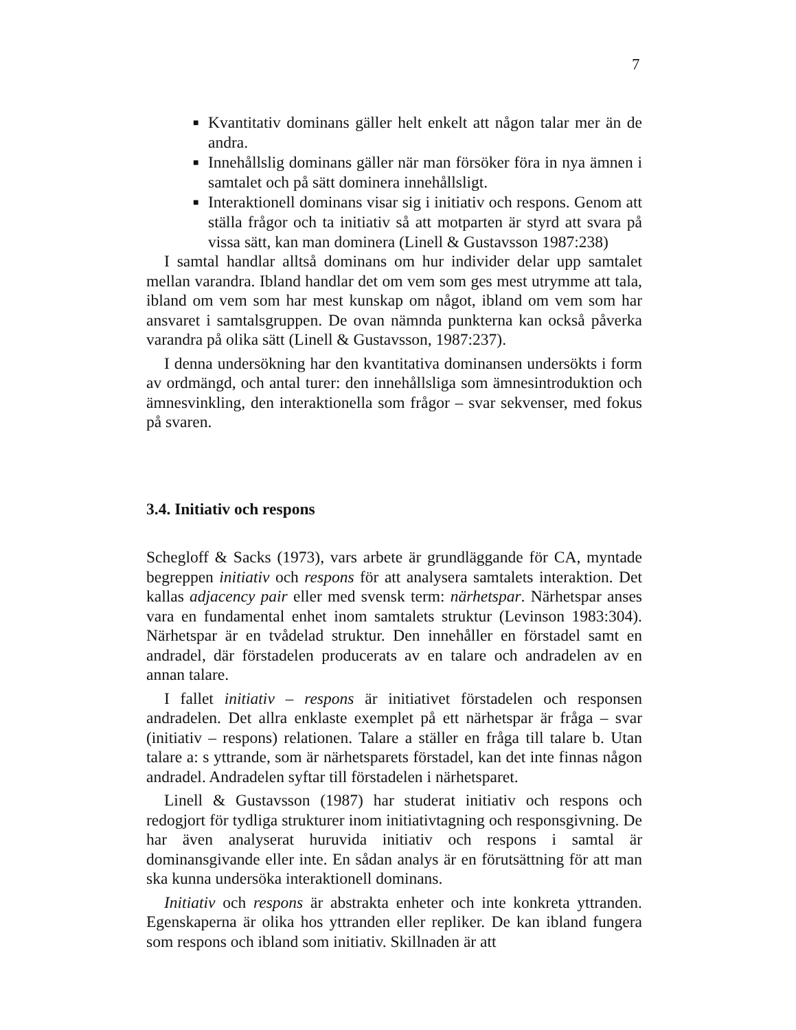7
■ Kvantitativ dominans gäller helt enkelt att någon talar mer än de andra.
■ Innehållslig dominans gäller när man försöker föra in nya ämnen i samtalet och på sätt dominera innehållsligt.
■ Interaktionell dominans visar sig i initiativ och respons. Genom att ställa frågor och ta initiativ så att motparten är styrd att svara på vissa sätt, kan man dominera (Linell & Gustavsson 1987:238)
I samtal handlar alltså dominans om hur individer delar upp samtalet mellan varandra. Ibland handlar det om vem som ges mest utrymme att tala, ibland om vem som har mest kunskap om något, ibland om vem som har ansvaret i samtalsgruppen. De ovan nämnda punkterna kan också påverka varandra på olika sätt (Linell & Gustavsson, 1987:237).
I denna undersökning har den kvantitativa dominansen undersökts i form av ordmängd, och antal turer: den innehållsliga som ämnesintroduktion och ämnesvinkling, den interaktionella som frågor – svar sekvenser, med fokus på svaren.
3.4. Initiativ och respons
Schegloff & Sacks (1973), vars arbete är grundläggande för CA, myntade begreppen initiativ och respons för att analysera samtalets interaktion. Det kallas adjacency pair eller med svensk term: närhetspar. Närhetspar anses vara en fundamental enhet inom samtalets struktur (Levinson 1983:304). Närhetspar är en tvådelad struktur. Den innehåller en förstadel samt en andradel, där förstadelen producerats av en talare och andradelen av en annan talare.
I fallet initiativ – respons är initiativet förstadelen och responsen andradelen. Det allra enklaste exemplet på ett närhetspar är fråga – svar (initiativ – respons) relationen. Talare a ställer en fråga till talare b. Utan talare a: s yttrande, som är närhetsparets förstadel, kan det inte finnas någon andradel. Andradelen syftar till förstadelen i närhetsparet.
Linell & Gustavsson (1987) har studerat initiativ och respons och redogjort för tydliga strukturer inom initiativtagning och responsgivning. De har även analyserat huruvida initiativ och respons i samtal är dominansgivande eller inte. En sådan analys är en förutsättning för att man ska kunna undersöka interaktionell dominans.
Initiativ och respons är abstrakta enheter och inte konkreta yttranden. Egenskaperna är olika hos yttranden eller repliker. De kan ibland fungera som respons och ibland som initiativ. Skillnaden är att